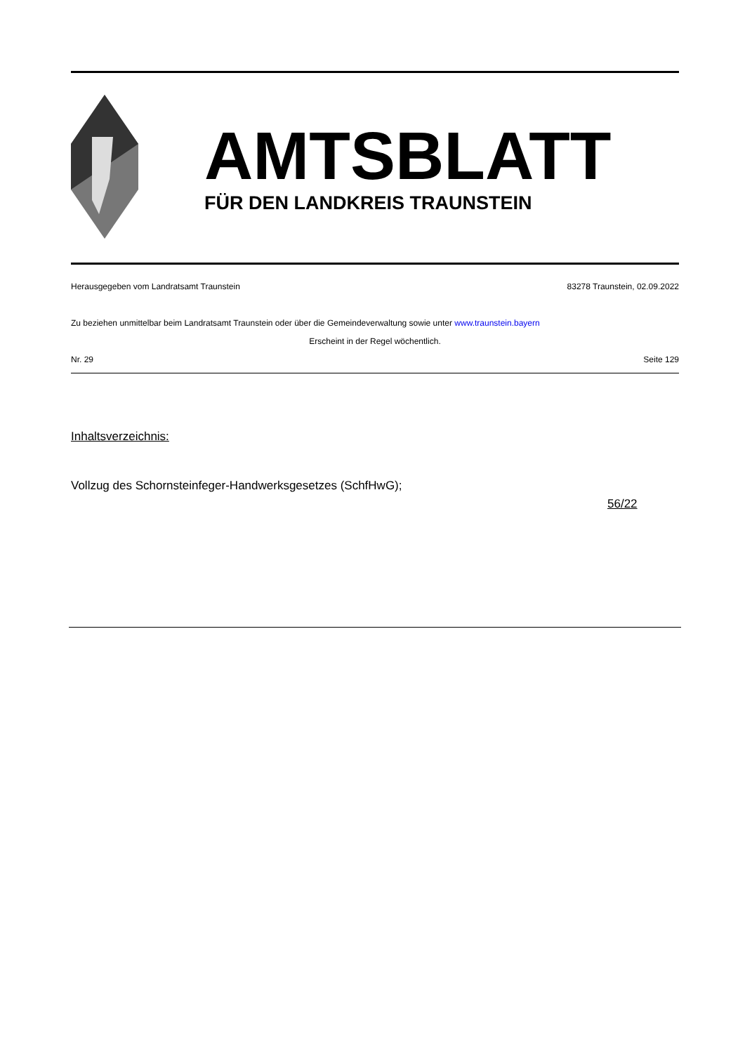AMTSBLATT
FÜR DEN LANDKREIS TRAUNSTEIN
Herausgegeben vom Landratsamt Traunstein 83278 Traunstein, 02.09.2022
Zu beziehen unmittelbar beim Landratsamt Traunstein oder über die Gemeindeverwaltung sowie unter www.traunstein.bayern
Erscheint in der Regel wöchentlich.
Nr. 29 Seite 129
Inhaltsverzeichnis:
Vollzug des Schornsteinfeger-Handwerksgesetzes (SchfHwG);
56/22